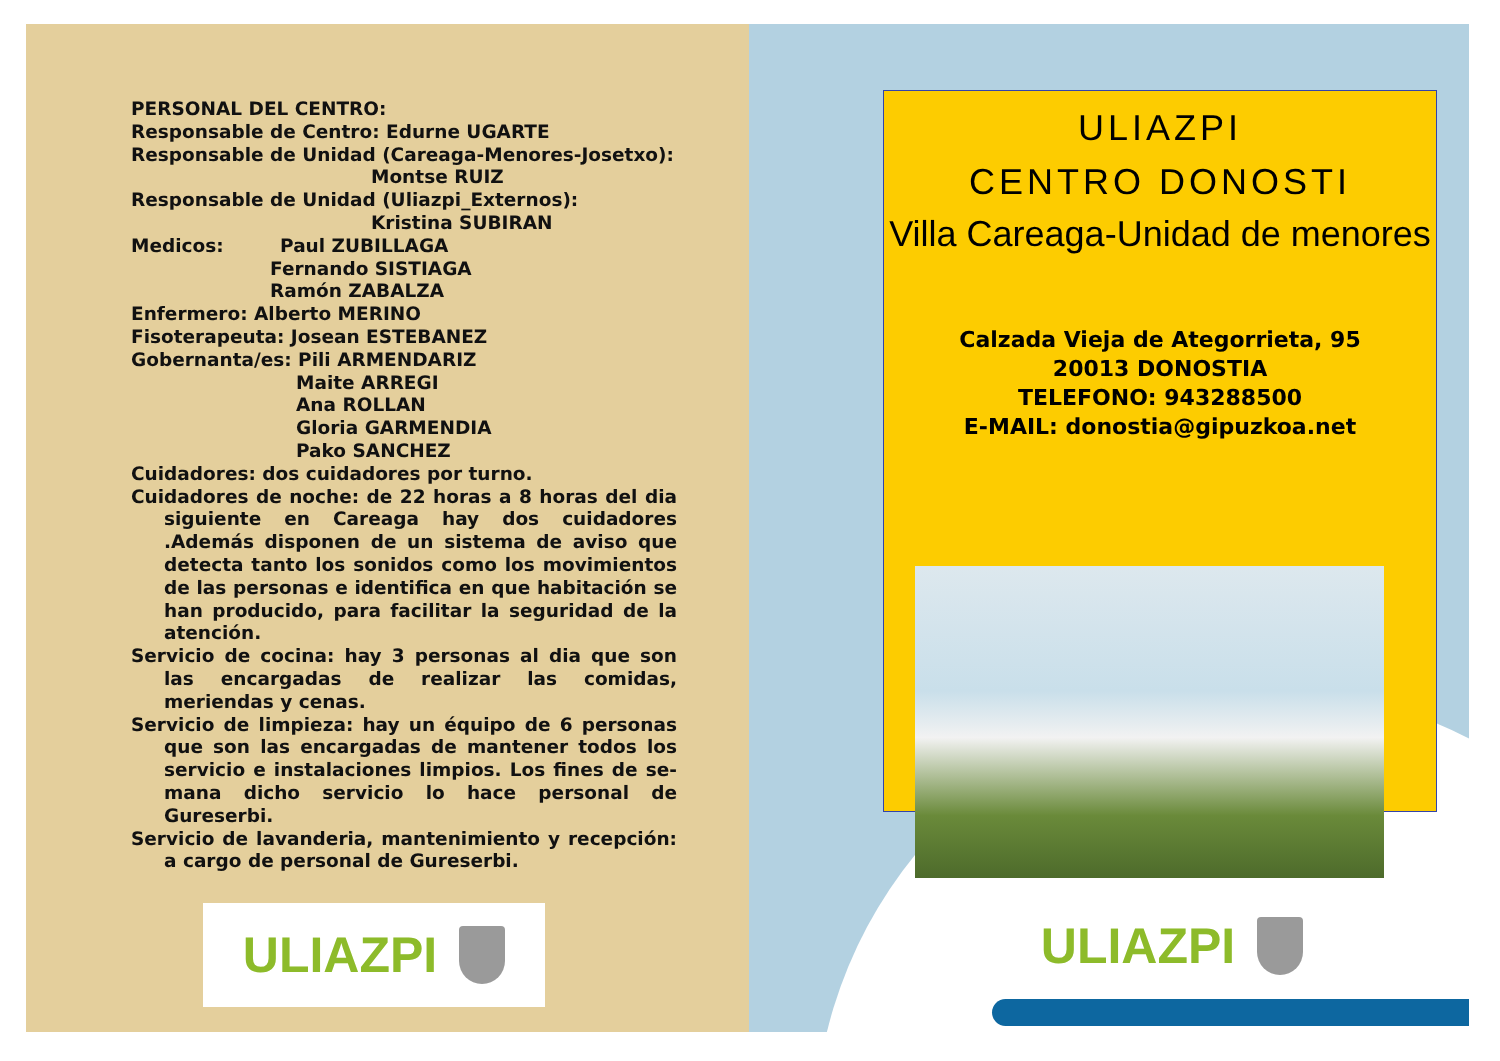PERSONAL DEL CENTRO:
Responsable de Centro: Edurne UGARTE
Responsable de Unidad (Careaga-Menores-Josetxo):
Montse RUIZ
Responsable de Unidad (Uliazpi_Externos):
Kristina SUBIRAN
Medicos: Paul ZUBILLAGA
Fernando SISTIAGA
Ramón ZABALZA
Enfermero: Alberto MERINO
Fisoterapeuta: Josean ESTEBANEZ
Gobernanta/es: Pili ARMENDARIZ
Maite ARREGI
Ana ROLLAN
Gloria GARMENDIA
Pako SANCHEZ
Cuidadores: dos cuidadores por turno.
Cuidadores de noche: de 22 horas a 8 horas del dia siguiente en Careaga hay dos cuidadores .Además disponen de un sistema de aviso que detecta tanto los sonidos como los movimientos de las personas e identifica en que habitación se han producido, para facilitar la seguridad de la atención.
Servicio de cocina: hay 3 personas al dia que son las encargadas de realizar las comidas, meriendas y cenas.
Servicio de limpieza: hay un équipo de 6 personas que son las encargadas de mantener todos los servicio e instalaciones limpios. Los fines de se-mana dicho servicio lo hace personal de Gureserbi.
Servicio de lavanderia, mantenimiento y recepción: a cargo de personal de Gureserbi.
ULIAZPI
ULIAZPI
CENTRO DONOSTI
Villa Careaga-Unidad de menores
Calzada Vieja de Ategorrieta, 95
20013 DONOSTIA
TELEFONO: 943288500
E-MAIL: donostia@gipuzkoa.net
ULIAZPI